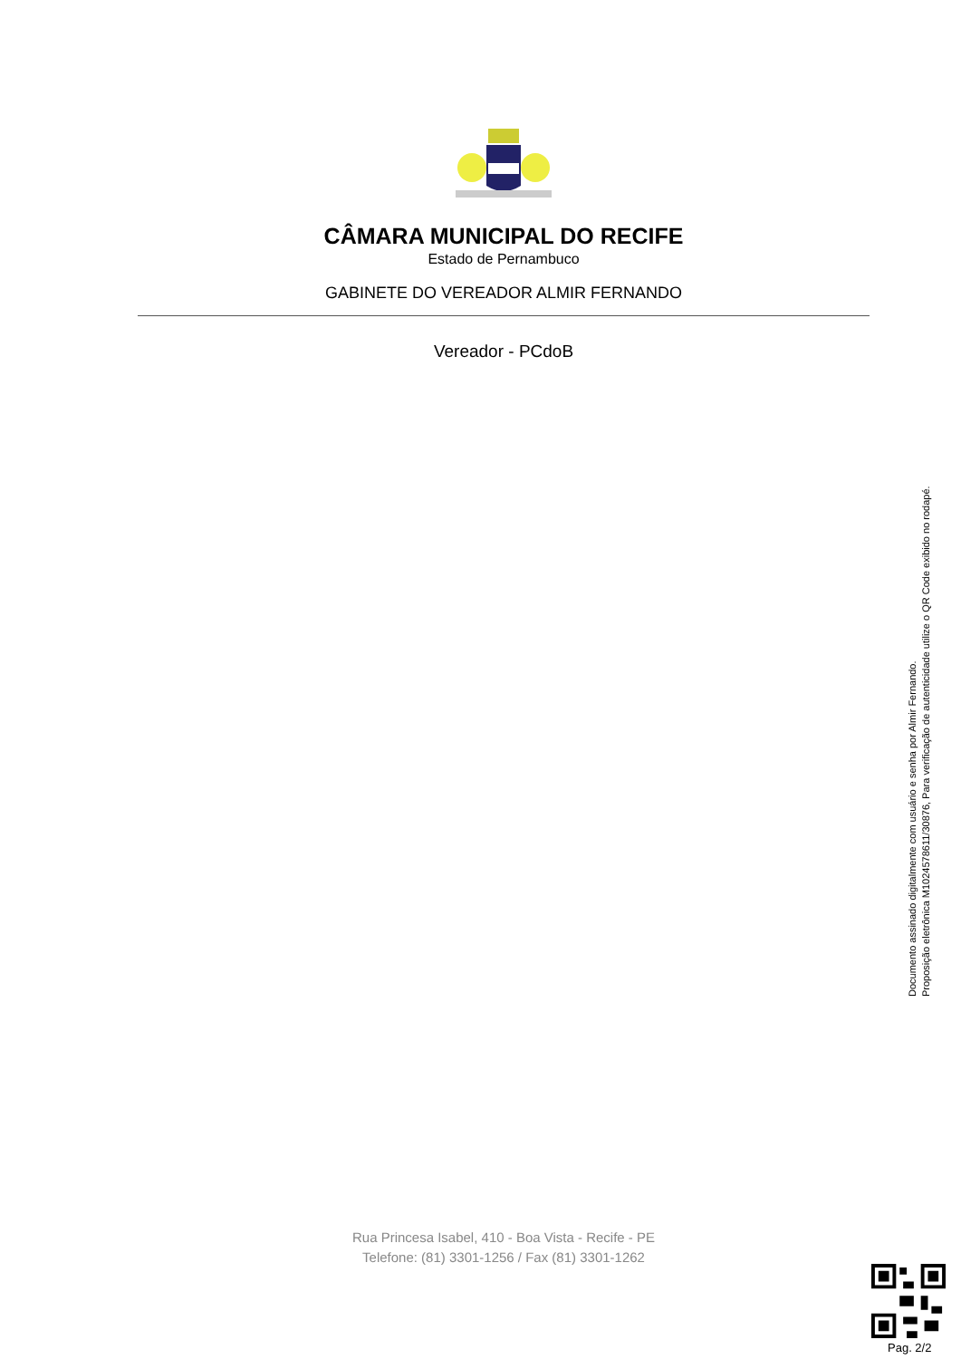CÂMARA MUNICIPAL DO RECIFE
Estado de Pernambuco
GABINETE DO VEREADOR ALMIR FERNANDO
Vereador - PCdoB
Documento assinado digitalmente com usuário e senha por Almir Fernando.
Proposição eletrônica M1024578611/30876, Para verificação de autenticidade utilize o QR Code exibido no rodapé.
Rua Princesa Isabel, 410 - Boa Vista - Recife - PE
Telefone: (81) 3301-1256 / Fax (81) 3301-1262
Pag. 2/2